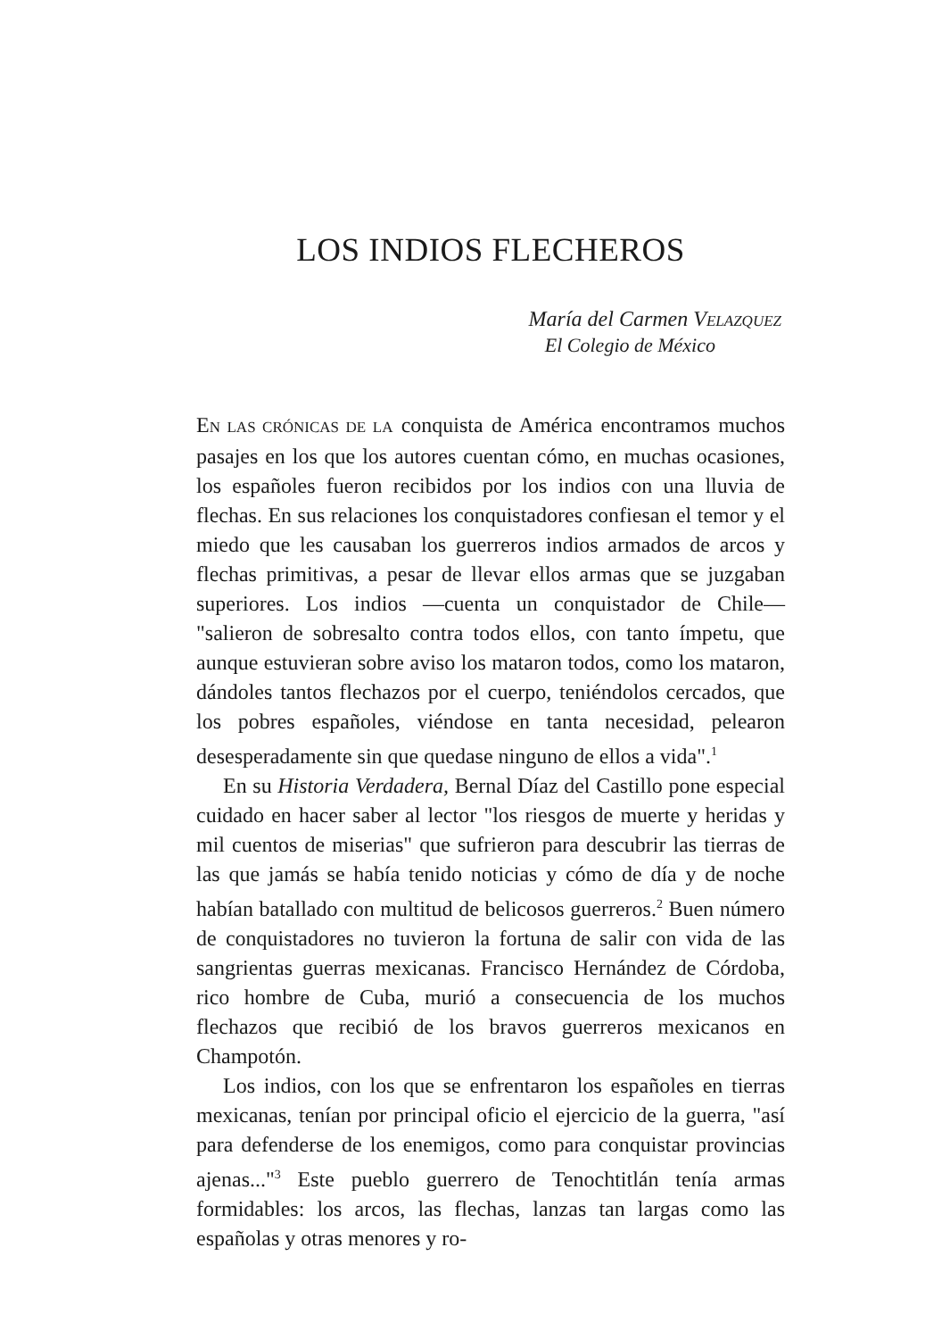LOS INDIOS FLECHEROS
María del Carmen VELAZQUEZ
El Colegio de México
EN LAS CRÓNICAS DE LA conquista de América encontramos muchos pasajes en los que los autores cuentan cómo, en muchas ocasiones, los españoles fueron recibidos por los indios con una lluvia de flechas. En sus relaciones los conquistadores confiesan el temor y el miedo que les causaban los guerreros indios armados de arcos y flechas primitivas, a pesar de llevar ellos armas que se juzgaban superiores. Los indios —cuenta un conquistador de Chile— "salieron de sobresalto contra todos ellos, con tanto ímpetu, que aunque estuvieran sobre aviso los mataron todos, como los mataron, dándoles tantos flechazos por el cuerpo, teniéndolos cercados, que los pobres españoles, viéndose en tanta necesidad, pelearon desesperadamente sin que quedase ninguno de ellos a vida".<sup>1</sup>
En su Historia Verdadera, Bernal Díaz del Castillo pone especial cuidado en hacer saber al lector "los riesgos de muerte y heridas y mil cuentos de miserias" que sufrieron para descubrir las tierras de las que jamás se había tenido noticias y cómo de día y de noche habían batallado con multitud de belicosos guerreros.<sup>2</sup> Buen número de conquistadores no tuvieron la fortuna de salir con vida de las sangrientas guerras mexicanas. Francisco Hernández de Córdoba, rico hombre de Cuba, murió a consecuencia de los muchos flechazos que recibió de los bravos guerreros mexicanos en Champotón.
Los indios, con los que se enfrentaron los españoles en tierras mexicanas, tenían por principal oficio el ejercicio de la guerra, "así para defenderse de los enemigos, como para conquistar provincias ajenas..."<sup>3</sup> Este pueblo guerrero de Tenochtitlán tenía armas formidables: los arcos, las flechas, lanzas tan largas como las españolas y otras menores y ro-